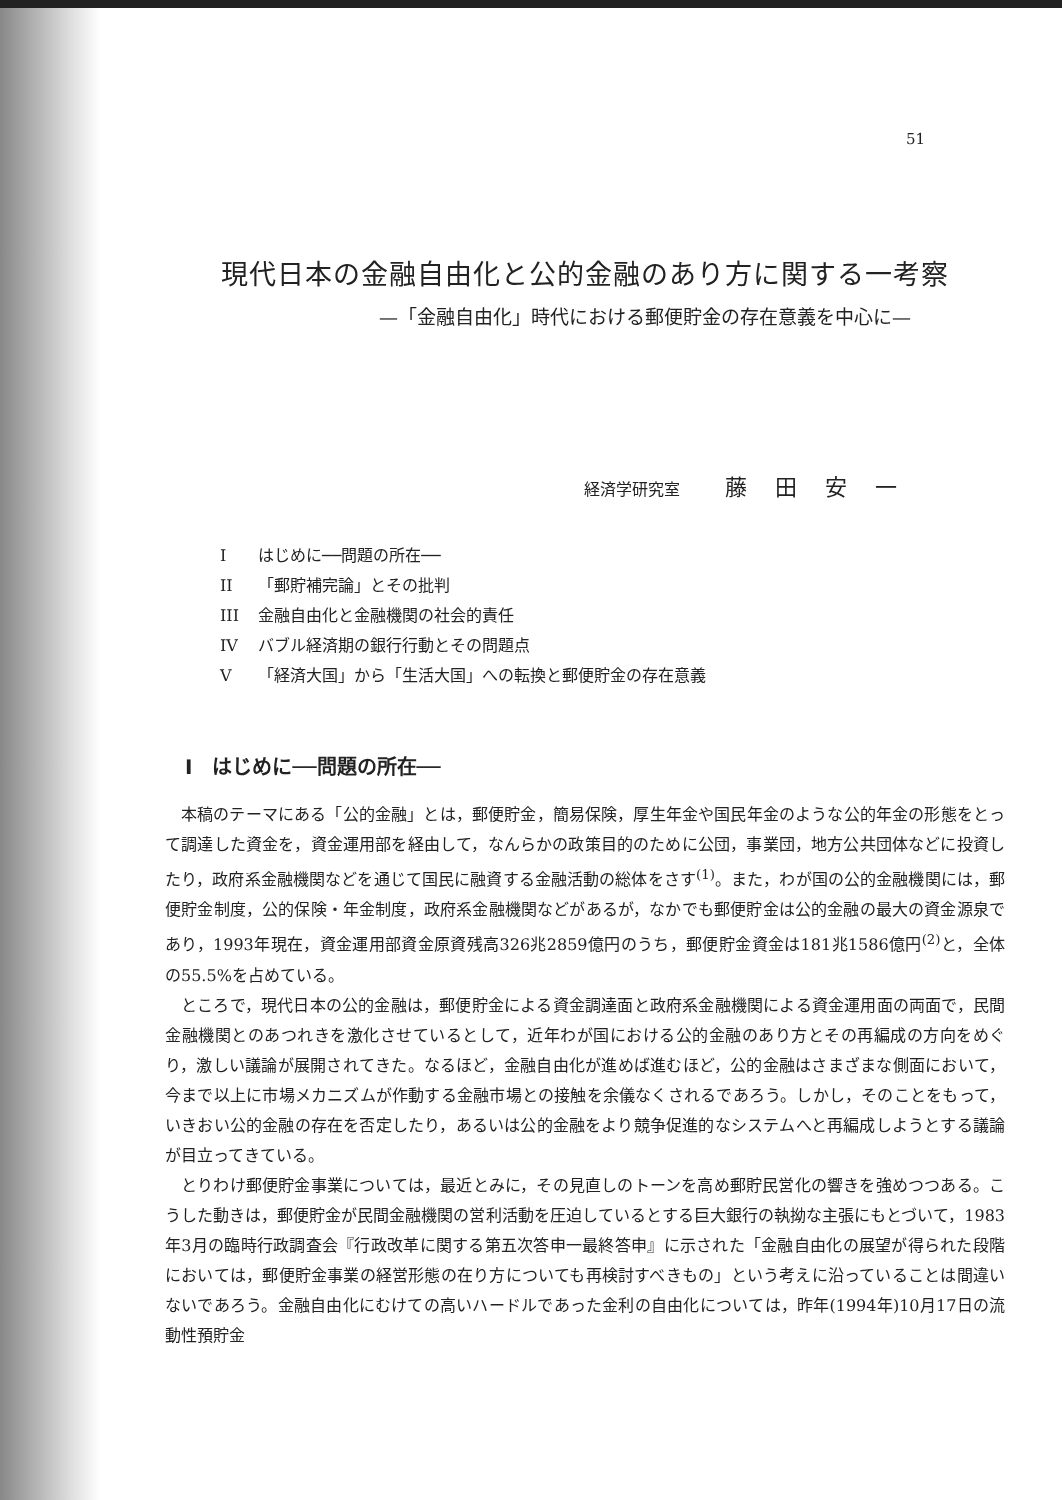51
現代日本の金融自由化と公的金融のあり方に関する一考察
—「金融自由化」時代における郵便貯金の存在意義を中心に—
経済学研究室 藤田安一
Iはじめに──問題の所在──
II 「郵貯補完論」とその批判
III 金融自由化と金融機関の社会的責任
IV バブル経済期の銀行行動とその問題点
V 「経済大国」から「生活大国」への転換と郵便貯金の存在意義
I　はじめに──問題の所在──
本稿のテーマにある「公的金融」とは，郵便貯金，簡易保険，厚生年金や国民年金のような公的年金の形態をとって調達した資金を，資金運用部を経由して，なんらかの政策目的のために公団，事業団，地方公共団体などに投資したり，政府系金融機関などを通じて国民に融資する金融活動の総体をさす<sup>(1)</sup>。また，わが国の公的金融機関には，郵便貯金制度，公的保険・年金制度，政府系金融機関などがあるが，なかでも郵便貯金は公的金融の最大の資金源泉であり，1993年現在，資金運用部資金原資残高326兆2859億円のうち，郵便貯金資金は181兆1586億円<sup>(2)</sup>と，全体の55.5%を占めている。
ところで，現代日本の公的金融は，郵便貯金による資金調達面と政府系金融機関による資金運用面の両面で，民間金融機関とのあつれきを激化させているとして，近年わが国における公的金融のあり方とその再編成の方向をめぐり，激しい議論が展開されてきた。なるほど，金融自由化が進めば進むほど，公的金融はさまざまな側面において，今まで以上に市場メカニズムが作動する金融市場との接触を余儀なくされるであろう。しかし，そのことをもって，いきおい公的金融の存在を否定したり，あるいは公的金融をより競争促進的なシステムへと再編成しようとする議論が目立ってきている。
とりわけ郵便貯金事業については，最近とみに，その見直しのトーンを高め郵貯民営化の響きを強めつつある。こうした動きは，郵便貯金が民間金融機関の営利活動を圧迫しているとする巨大銀行の執拗な主張にもとづいて，1983年3月の臨時行政調査会『行政改革に関する第五次答申一最終答申』に示された「金融自由化の展望が得られた段階においては，郵便貯金事業の経営形態の在り方についても再検討すべきもの」という考えに沿っていることは間違いないであろう。金融自由化にむけての高いハードルであった金利の自由化については，昨年(1994年)10月17日の流動性預貯金